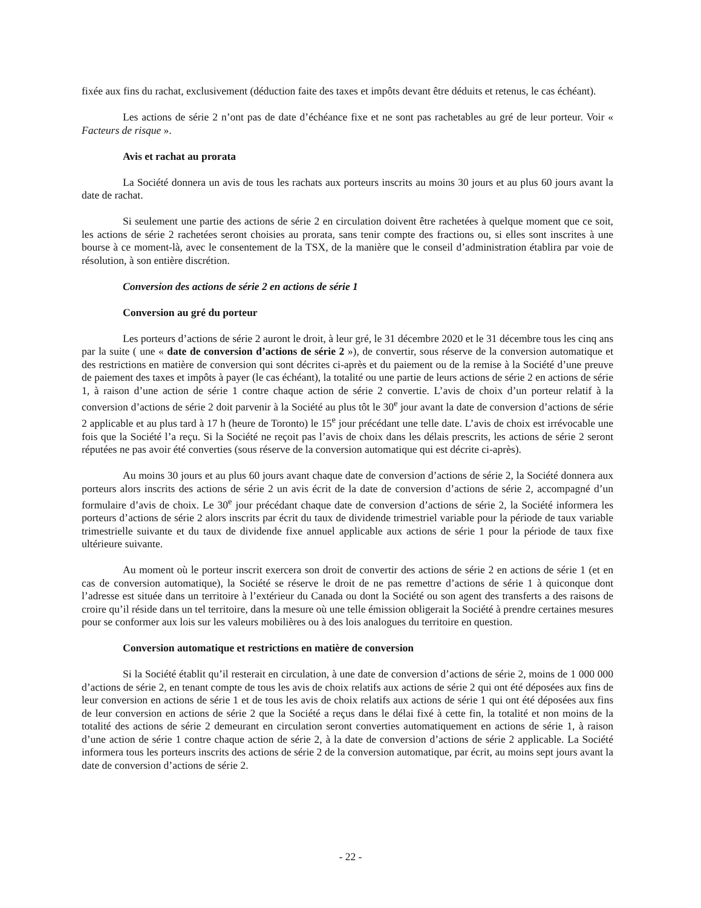fixée aux fins du rachat, exclusivement (déduction faite des taxes et impôts devant être déduits et retenus, le cas échéant).
Les actions de série 2 n’ont pas de date d’échéance fixe et ne sont pas rachetables au gré de leur porteur. Voir « Facteurs de risque ».
Avis et rachat au prorata
La Société donnera un avis de tous les rachats aux porteurs inscrits au moins 30 jours et au plus 60 jours avant la date de rachat.
Si seulement une partie des actions de série 2 en circulation doivent être rachetées à quelque moment que ce soit, les actions de série 2 rachetées seront choisies au prorata, sans tenir compte des fractions ou, si elles sont inscrites à une bourse à ce moment-là, avec le consentement de la TSX, de la manière que le conseil d’administration établira par voie de résolution, à son entière discrétion.
Conversion des actions de série 2 en actions de série 1
Conversion au gré du porteur
Les porteurs d’actions de série 2 auront le droit, à leur gré, le 31 décembre 2020 et le 31 décembre tous les cinq ans par la suite ( une « date de conversion d’actions de série 2 »), de convertir, sous réserve de la conversion automatique et des restrictions en matière de conversion qui sont décrites ci-après et du paiement ou de la remise à la Société d’une preuve de paiement des taxes et impôts à payer (le cas échéant), la totalité ou une partie de leurs actions de série 2 en actions de série 1, à raison d’une action de série 1 contre chaque action de série 2 convertie. L’avis de choix d’un porteur relatif à la conversion d’actions de série 2 doit parvenir à la Société au plus tôt le 30<sup>e</sup> jour avant la date de conversion d’actions de série 2 applicable et au plus tard à 17 h (heure de Toronto) le 15<sup>e</sup> jour précédant une telle date. L’avis de choix est irrévocable une fois que la Société l’a reçu. Si la Société ne reçoit pas l’avis de choix dans les délais prescrits, les actions de série 2 seront réputées ne pas avoir été converties (sous réserve de la conversion automatique qui est décrite ci-après).
Au moins 30 jours et au plus 60 jours avant chaque date de conversion d’actions de série 2, la Société donnera aux porteurs alors inscrits des actions de série 2 un avis écrit de la date de conversion d’actions de série 2, accompagné d’un formulaire d’avis de choix. Le 30<sup>e</sup> jour précédant chaque date de conversion d’actions de série 2, la Société informera les porteurs d’actions de série 2 alors inscrits par écrit du taux de dividende trimestriel variable pour la période de taux variable trimestrielle suivante et du taux de dividende fixe annuel applicable aux actions de série 1 pour la période de taux fixe ultérieure suivante.
Au moment où le porteur inscrit exercera son droit de convertir des actions de série 2 en actions de série 1 (et en cas de conversion automatique), la Société se réserve le droit de ne pas remettre d’actions de série 1 à quiconque dont l’adresse est située dans un territoire à l’extérieur du Canada ou dont la Société ou son agent des transferts a des raisons de croire qu’il réside dans un tel territoire, dans la mesure où une telle émission obligerait la Société à prendre certaines mesures pour se conformer aux lois sur les valeurs mobilières ou à des lois analogues du territoire en question.
Conversion automatique et restrictions en matière de conversion
Si la Société établit qu’il resterait en circulation, à une date de conversion d’actions de série 2, moins de 1 000 000 d’actions de série 2, en tenant compte de tous les avis de choix relatifs aux actions de série 2 qui ont été déposées aux fins de leur conversion en actions de série 1 et de tous les avis de choix relatifs aux actions de série 1 qui ont été déposées aux fins de leur conversion en actions de série 2 que la Société a reçus dans le délai fixé à cette fin, la totalité et non moins de la totalité des actions de série 2 demeurant en circulation seront converties automatiquement en actions de série 1, à raison d’une action de série 1 contre chaque action de série 2, à la date de conversion d’actions de série 2 applicable. La Société informera tous les porteurs inscrits des actions de série 2 de la conversion automatique, par écrit, au moins sept jours avant la date de conversion d’actions de série 2.
- 22 -